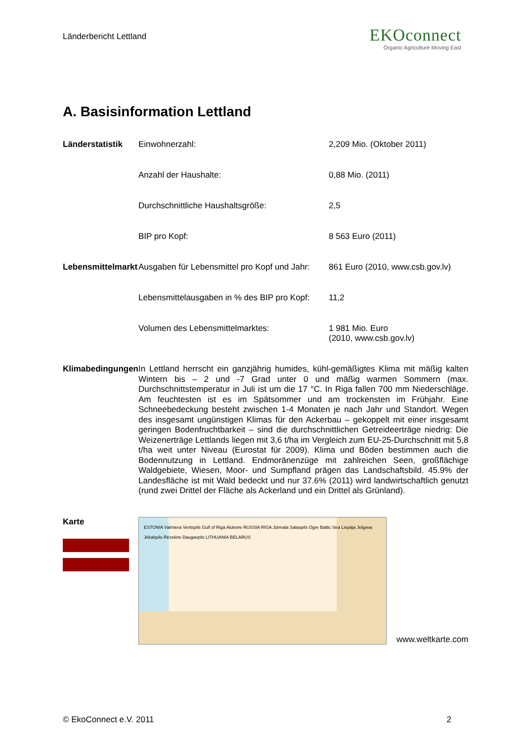Länderbericht Lettland
EKOconnect
Organic Agriculture Moving East
A. Basisinformation Lettland
| Länderstatistik | Einwohnerzahl: | 2,209 Mio. (Oktober 2011) |
| | Anzahl der Haushalte: | 0,88 Mio. (2011) |
| | Durchschnittliche Haushaltsgröße: | 2,5 |
| | BIP pro Kopf: | 8 563 Euro (2011) |
| Lebensmittelmarkt | Ausgaben für Lebensmittel pro Kopf und Jahr: | 861 Euro (2010, www.csb.gov.lv) |
| | Lebensmittelausgaben in % des BIP pro Kopf: | 11,2 |
| | Volumen des Lebensmittelmarktes: | 1 981 Mio. Euro (2010, www.csb.gov.lv) |
| Klimabedingungen | In Lettland herrscht ein ganzjährig humides, kühl-gemäßigtes Klima mit mäßig kalten Wintern bis – 2 und -7 Grad unter 0 und mäßig warmen Sommern (max. Durchschnittstemperatur in Juli ist um die 17 °C. In Riga fallen 700 mm Niederschläge. Am feuchtesten ist es im Spätsommer und am trockensten im Frühjahr. Eine Schneebedeckung besteht zwischen 1-4 Monaten je nach Jahr und Standort. Wegen des insgesamt ungünstigen Klimas für den Ackerbau – gekoppelt mit einer insgesamt geringen Bodenfruchtbarkeit – sind die durchschnittlichen Getreideerträge niedrig: Die Weizenerträge Lettlands liegen mit 3,6 t/ha im Vergleich zum EU-25-Durchschnitt mit 5,8 t/ha weit unter Niveau (Eurostat für 2009). Klima und Böden bestimmen auch die Bodennutzung in Lettland. Endmoränenzüge mit zahlreichen Seen, großflächige Waldgebiete, Wiesen, Moor- und Sumpfland prägen das Landschaftsbild. 45.9% der Landesfläche ist mit Wald bedeckt und nur 37.6% (2011) wird landwirtschaftlich genutzt (rund zwei Drittel der Fläche als Ackerland und ein Drittel als Grünland). | |
| Karte | ESTONIA Valmiera Ventspils Gulf of Riga Aluksne RUSSIA RIGA Jūrmala Salaspils Ogre Baltic Sea Liepāja Jelgava Jēkabpils Rēzekne Daugavpils LITHUANIA BELARUS www.weltkarte.com | |
© EkoConnect e.V. 2011 2